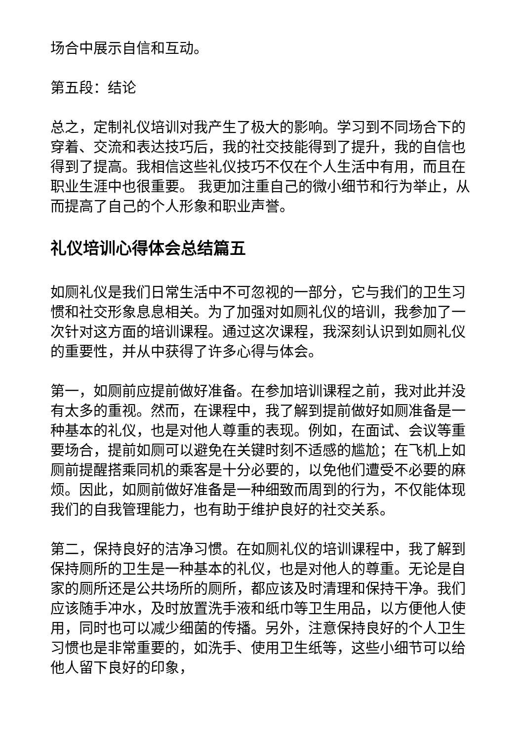场合中展示自信和互动。
第五段：结论
总之，定制礼仪培训对我产生了极大的影响。学习到不同场合下的穿着、交流和表达技巧后，我的社交技能得到了提升，我的自信也得到了提高。我相信这些礼仪技巧不仅在个人生活中有用，而且在职业生涯中也很重要。 我更加注重自己的微小细节和行为举止，从而提高了自己的个人形象和职业声誉。
礼仪培训心得体会总结篇五
如厕礼仪是我们日常生活中不可忽视的一部分，它与我们的卫生习惯和社交形象息息相关。为了加强对如厕礼仪的培训，我参加了一次针对这方面的培训课程。通过这次课程，我深刻认识到如厕礼仪的重要性，并从中获得了许多心得与体会。
第一，如厕前应提前做好准备。在参加培训课程之前，我对此并没有太多的重视。然而，在课程中，我了解到提前做好如厕准备是一种基本的礼仪，也是对他人尊重的表现。例如，在面试、会议等重要场合，提前如厕可以避免在关键时刻不适感的尴尬；在飞机上如厕前提醒搭乘同机的乘客是十分必要的，以免他们遭受不必要的麻烦。因此，如厕前做好准备是一种细致而周到的行为，不仅能体现我们的自我管理能力，也有助于维护良好的社交关系。
第二，保持良好的洁净习惯。在如厕礼仪的培训课程中，我了解到保持厕所的卫生是一种基本的礼仪，也是对他人的尊重。无论是自家的厕所还是公共场所的厕所，都应该及时清理和保持干净。我们应该随手冲水，及时放置洗手液和纸巾等卫生用品，以方便他人使用，同时也可以减少细菌的传播。另外，注意保持良好的个人卫生习惯也是非常重要的，如洗手、使用卫生纸等，这些小细节可以给他人留下良好的印象，